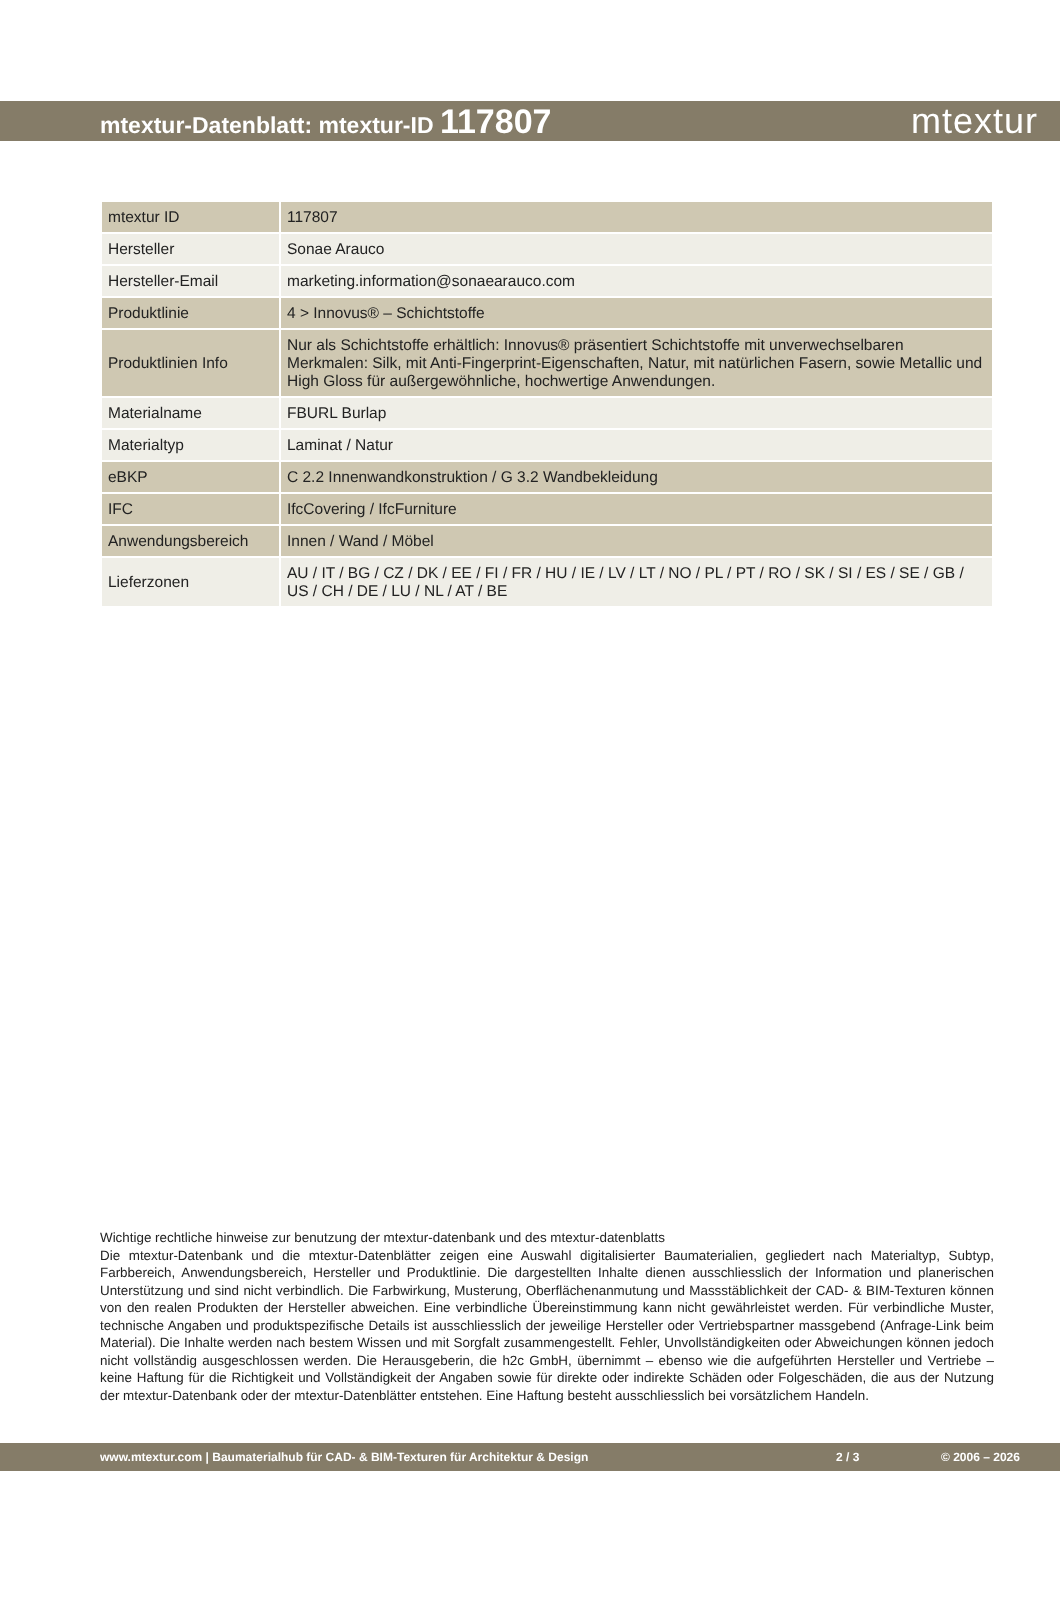mtextur-Datenblatt: mtextur-ID 117807
mtextur
| mtextur ID | 117807 |
| Hersteller | Sonae Arauco |
| Hersteller-Email | marketing.information@sonaearauco.com |
| Produktlinie | 4 > Innovus® – Schichtstoffe |
| Produktlinien Info | Nur als Schichtstoffe erhältlich: Innovus® präsentiert Schichtstoffe mit unverwechselbaren Merkmalen: Silk, mit Anti-Fingerprint-Eigenschaften, Natur, mit natürlichen Fasern, sowie Metallic und High Gloss für außergewöhnliche, hochwertige Anwendungen. |
| Materialname | FBURL Burlap |
| Materialtyp | Laminat / Natur |
| eBKP | C 2.2 Innenwandkonstruktion / G 3.2 Wandbekleidung |
| IFC | IfcCovering / IfcFurniture |
| Anwendungsbereich | Innen / Wand / Möbel |
| Lieferzonen | AU / IT / BG / CZ / DK / EE / FI / FR / HU / IE / LV / LT / NO / PL / PT / RO / SK / SI / ES / SE / GB / US / CH / DE / LU / NL / AT / BE |
Wichtige rechtliche hinweise zur benutzung der mtextur-datenbank und des mtextur-datenblatts
Die mtextur-Datenbank und die mtextur-Datenblätter zeigen eine Auswahl digitalisierter Baumaterialien, gegliedert nach Materialtyp, Subtyp, Farbbereich, Anwendungsbereich, Hersteller und Produktlinie. Die dargestellten Inhalte dienen ausschliesslich der Information und planerischen Unterstützung und sind nicht verbindlich. Die Farbwirkung, Musterung, Oberflächenanmutung und Massstäblichkeit der CAD- & BIM-Texturen können von den realen Produkten der Hersteller abweichen. Eine verbindliche Übereinstimmung kann nicht gewährleistet werden. Für verbindliche Muster, technische Angaben und produktspezifische Details ist ausschliesslich der jeweilige Hersteller oder Vertriebspartner massgebend (Anfrage-Link beim Material). Die Inhalte werden nach bestem Wissen und mit Sorgfalt zusammengestellt. Fehler, Unvollständigkeiten oder Abweichungen können jedoch nicht vollständig ausgeschlossen werden. Die Herausgeberin, die h2c GmbH, übernimmt – ebenso wie die aufgeführten Hersteller und Vertriebe – keine Haftung für die Richtigkeit und Vollständigkeit der Angaben sowie für direkte oder indirekte Schäden oder Folgeschäden, die aus der Nutzung der mtextur-Datenbank oder der mtextur-Datenblätter entstehen. Eine Haftung besteht ausschliesslich bei vorsätzlichem Handeln.
www.mtextur.com | Baumaterialhub für CAD- & BIM-Texturen für Architektur & Design 2 / 3 © 2006 – 2026